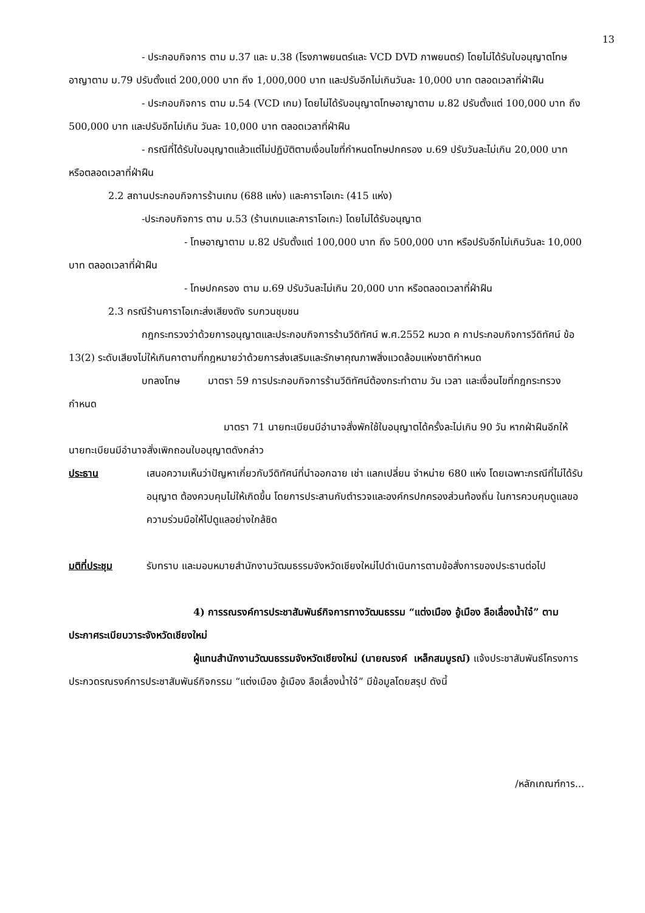13
- ประกอบกิจการ ตาม ม.37 และ ม.38 (โรงภาพยนตร์และ VCD DVD ภาพยนตร์) โดยไม่ได้รับใบอนุญาตโทษอาญาตาม ม.79 ปรับตั้งแต่ 200,000 บาท ถึง 1,000,000 บาท และปรับอีกไม่เกินวันละ 10,000 บาท ตลอดเวลาที่ฝ่าฝืน
- ประกอบกิจการ ตาม ม.54 (VCD เกม) โดยไม่ได้รับอนุญาตโทษอาญาตาม ม.82 ปรับตั้งแต่ 100,000 บาท ถึง 500,000 บาท และปรับอีกไม่เกิน วันละ 10,000 บาท ตลอดเวลาที่ฝ่าฝืน
- กรณีที่ได้รับใบอนุญาตแล้วแต่ไม่ปฏิบัติตามเงื่อนไขที่กำหนดโทษปกครอง ม.69 ปรับวันละไม่เกิน 20,000 บาท หรือตลอดเวลาที่ฝ่าฝืน
2.2 สถานประกอบกิจการร้านเกม (688 แห่ง) และคาราโอเกะ (415 แห่ง)
-ประกอบกิจการ ตาม ม.53 (ร้านเกมและคาราโอเกะ) โดยไม่ได้รับอนุญาต
- โทษอาญาตาม ม.82 ปรับตั้งแต่ 100,000 บาท ถึง 500,000 บาท หรือปรับอีกไม่เกินวันละ 10,000 บาท ตลอดเวลาที่ฝ่าฝืน
- โทษปกครอง ตาม ม.69 ปรับวันละไม่เกิน 20,000 บาท หรือตลอดเวลาที่ฝ่าฝืน
2.3 กรณีร้านคาราโอเกะส่งเสียงดัง รบกวนชุมชน
กฎกระทรวงว่าด้วยการอนุญาตและประกอบกิจการร้านวีดิทัศน์ พ.ศ.2552 หมวด ค กาประกอบกิจการวีดิทัศน์ ข้อ 13(2) ระดับเสียงไม่ให้เกินคาตามที่กฎหมายว่าด้วยการส่งเสริมและรักษาคุณภาพสิ่งแวดล้อมแห่งชาติกำหนด
บทลงโทษ มาตรา 59 การประกอบกิจการร้านวีดิทัศน์ต้องกระทำตาม วัน เวลา และเงื่อนไขที่กฎกระทรวงกำหนด
มาตรา 71 นายทะเบียนมีอำนาจสั่งพักใช้ใบอนุญาตได้ครั้งละไม่เกิน 90 วัน หากฝ่าฝืนอีกให้นายทะเบียนมีอำนาจสั่งเพิกถอนใบอนุญาตดังกล่าว
ประธาน เสนอความเห็นว่าปัญหาเกี่ยวกับวีดิทัศน์ที่นำออกฉาย เช่า แลกเปลี่ยน จำหน่าย 680 แห่ง โดยเฉพาะกรณีที่ไม่ได้รับอนุญาต ต้องควบคุมไม่ให้เกิดขึ้น โดยการประสานกับตำรวจและองค์กรปกครองส่วนท้องถิ่น ในการควบคุมดูแลขอความร่วมมือให้ไปดูแลอย่างใกล้ชิด
มติที่ประชุม รับทราบ และมอบหมายสำนักงานวัฒนธรรมจังหวัดเชียงใหม่ไปดำเนินการตามข้อสั่งการของประธานต่อไป
4) การรณรงค์การประชาสัมพันธ์กิจการทางวัฒนธรรม “แต่งเมือง อู้เมือง ลือเลื่องน้ำใจ๋” ตามประกาศระเบียบวาระจังหวัดเชียงใหม่
ผู้แทนสำนักงานวัฒนธรรมจังหวัดเชียงใหม่ (นายณรงค์ เหล็กสมบูรณ์) แจ้งประชาสัมพันธ์โครงการประกวดรณรงค์การประชาสัมพันธ์กิจกรรม “แต่งเมือง อู้เมือง ลือเลื่องน้ำใจ๋” มีข้อมูลโดยสรุป ดังนี้
/หลักเกณฑ์การ...